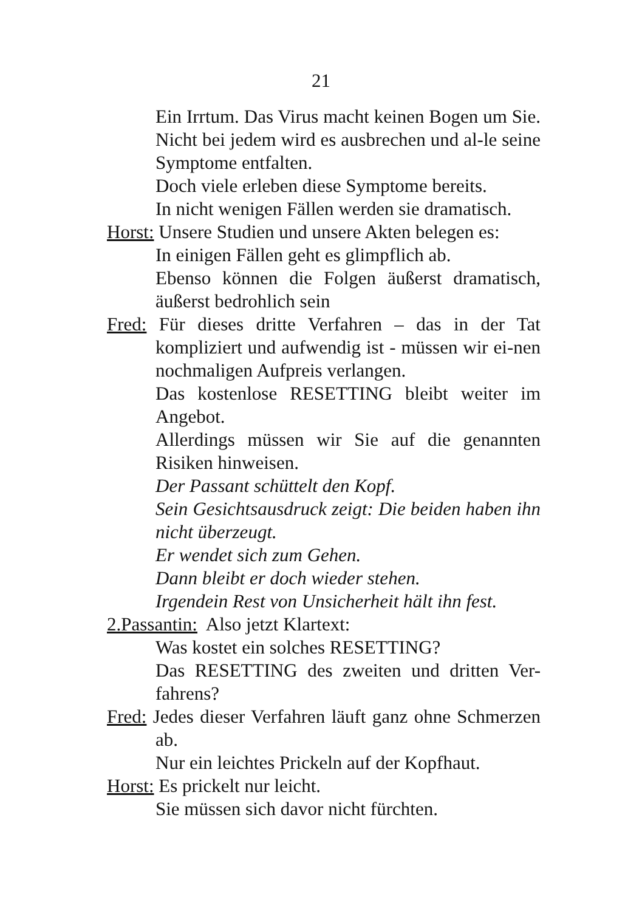21
Ein Irrtum. Das Virus macht keinen Bogen um Sie. Nicht bei jedem wird es ausbrechen und al-le seine Symptome entfalten.
Doch viele erleben diese Symptome bereits.
In nicht wenigen Fällen werden sie dramatisch.
Horst: Unsere Studien und unsere Akten belegen es:
In einigen Fällen geht es glimpflich ab.
Ebenso können die Folgen äußerst dramatisch, äußerst bedrohlich sein
Fred: Für dieses dritte Verfahren – das in der Tat kompliziert und aufwendig ist - müssen wir ei-nen nochmaligen Aufpreis verlangen.
Das kostenlose RESETTING bleibt weiter im Angebot.
Allerdings müssen wir Sie auf die genannten Risiken hinweisen.
Der Passant schüttelt den Kopf.
Sein Gesichtsausdruck zeigt: Die beiden haben ihn nicht überzeugt.
Er wendet sich zum Gehen.
Dann bleibt er doch wieder stehen.
Irgendein Rest von Unsicherheit hält ihn fest.
2.Passantin: Also jetzt Klartext:
Was kostet ein solches RESETTING?
Das RESETTING des zweiten und dritten Ver-fahrens?
Fred: Jedes dieser Verfahren läuft ganz ohne Schmerzen ab.
Nur ein leichtes Prickeln auf der Kopfhaut.
Horst: Es prickelt nur leicht.
Sie müssen sich davor nicht fürchten.